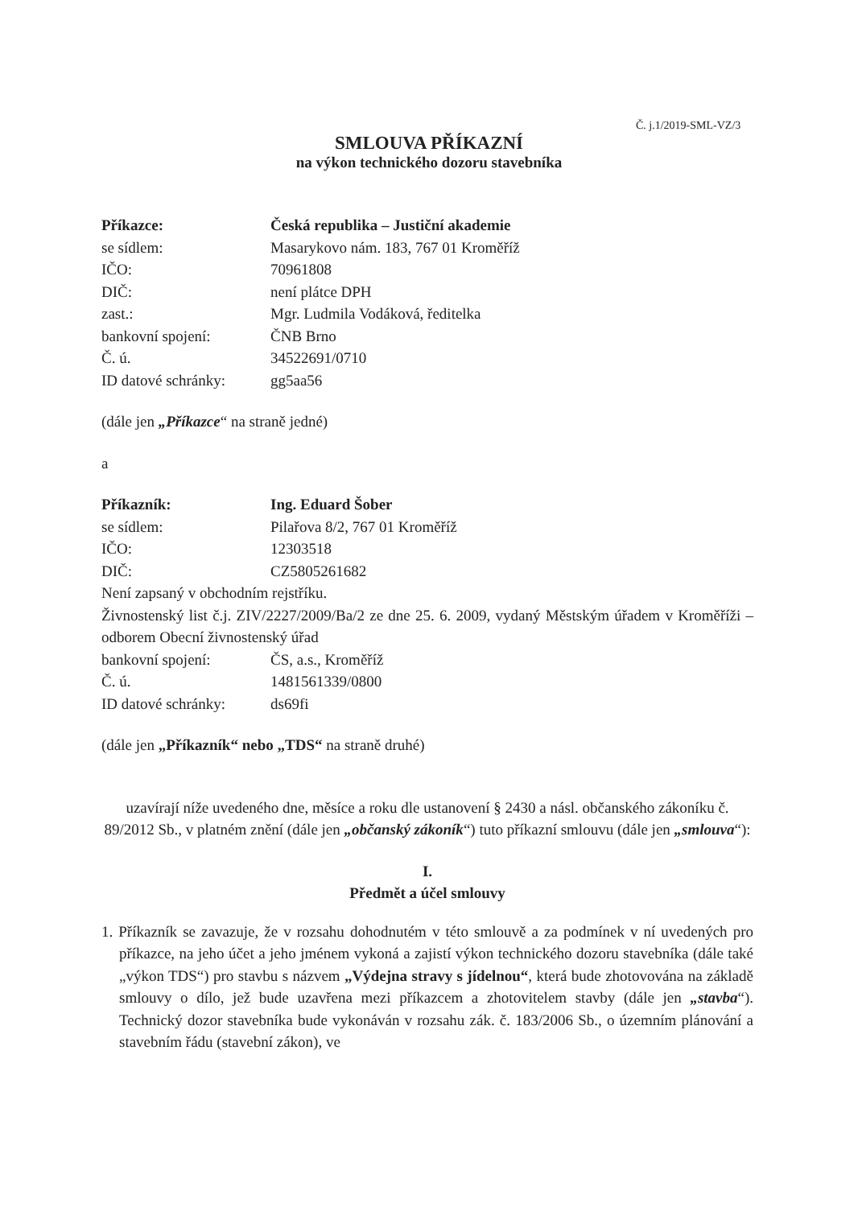Č. j.1/2019-SML-VZ/3
SMLOUVA PŘÍKAZNÍ
na výkon technického dozoru stavebníka
Příkazce: Česká republika – Justiční akademie
se sídlem: Masarykovo nám. 183, 767 01 Kroměříž
IČO: 70961808
DIČ: není plátce DPH
zast.: Mgr. Ludmila Vodáková, ředitelka
bankovní spojení: ČNB Brno
Č. ú. 34522691/0710
ID datové schránky: gg5aa56
(dále jen „Příkazce“ na straně jedné)
a
Příkazník: Ing. Eduard Šober
se sídlem: Pilařova 8/2, 767 01 Kroměříž
IČO: 12303518
DIČ: CZ5805261682
Není zapsaný v obchodním rejstříku.
Živnostenský list č.j. ZIV/2227/2009/Ba/2 ze dne 25. 6. 2009, vydaný Městským úřadem v Kroměříži – odborem Obecní živnostenský úřad
bankovní spojení: ČS, a.s., Kroměříž
Č. ú. 1481561339/0800
ID datové schránky: ds69fi
(dále jen „Příkazník“ nebo „TDS“ na straně druhé)
uzavírají níže uvedeného dne, měsíce a roku dle ustanovení § 2430 a násl. občanského zákoníku č. 89/2012 Sb., v platném znění (dále jen „občanský zákoník“) tuto příkazní smlouvu (dále jen „smlouva“):
I.
Předmět a účel smlouvy
1. Příkazník se zavazuje, že v rozsahu dohodnutém v této smlouvě a za podmínek v ní uvedených pro příkazce, na jeho účet a jeho jménem vykoná a zajistí výkon technického dozoru stavebníka (dále také „výkon TDS“) pro stavbu s názvem „Výdejna stravy s jídelnou“, která bude zhotovována na základě smlouvy o dílo, jež bude uzavřena mezi příkazcem a zhotovitelem stavby (dále jen „stavba“). Technický dozor stavebníka bude vykonáván v rozsahu zák. č. 183/2006 Sb., o územním plánování a stavebním řádu (stavební zákon), ve